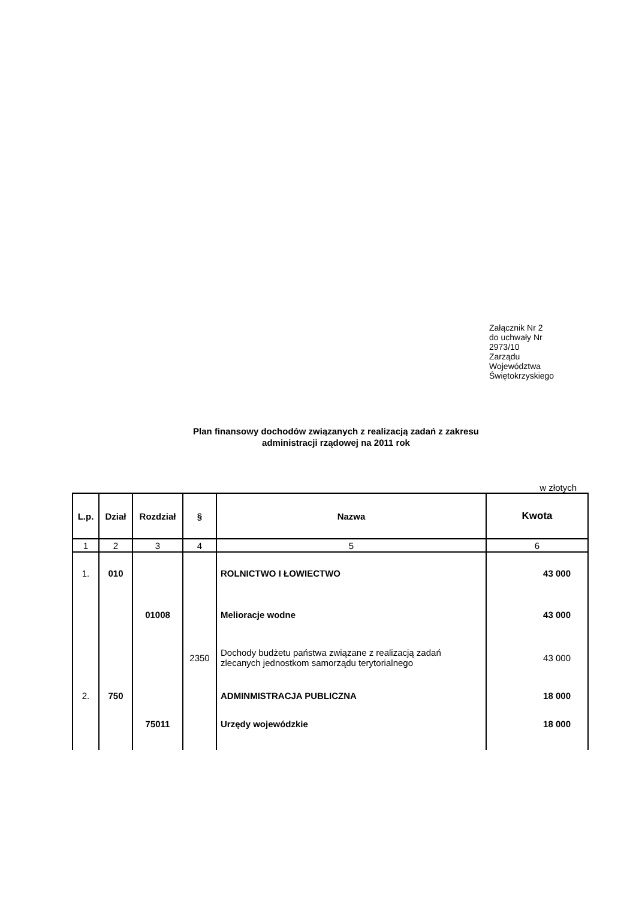Załącznik Nr 2
do uchwały Nr
2973/10
Zarządu
Województwa
Świętokrzyskiego
Plan finansowy dochodów związanych z realizacją zadań z zakresu
administracji rządowej na 2011 rok
w złotych
| L.p. | Dział | Rozdział | § | Nazwa | Kwota |
| --- | --- | --- | --- | --- | --- |
| 1 | 2 | 3 | 4 | 5 | 6 |
| 1. | 010 | | | ROLNICTWO I ŁOWIECTWO | 43 000 |
| | | 01008 | | Melioracje wodne | 43 000 |
| | | | 2350 | Dochody budżetu państwa związane z realizacją zadań zlecanych jednostkom samorządu terytorialnego | 43 000 |
| 2. | 750 | | | ADMINMISTRACJA PUBLICZNA | 18 000 |
| | | 75011 | | Urzędy wojewódzkie | 18 000 |